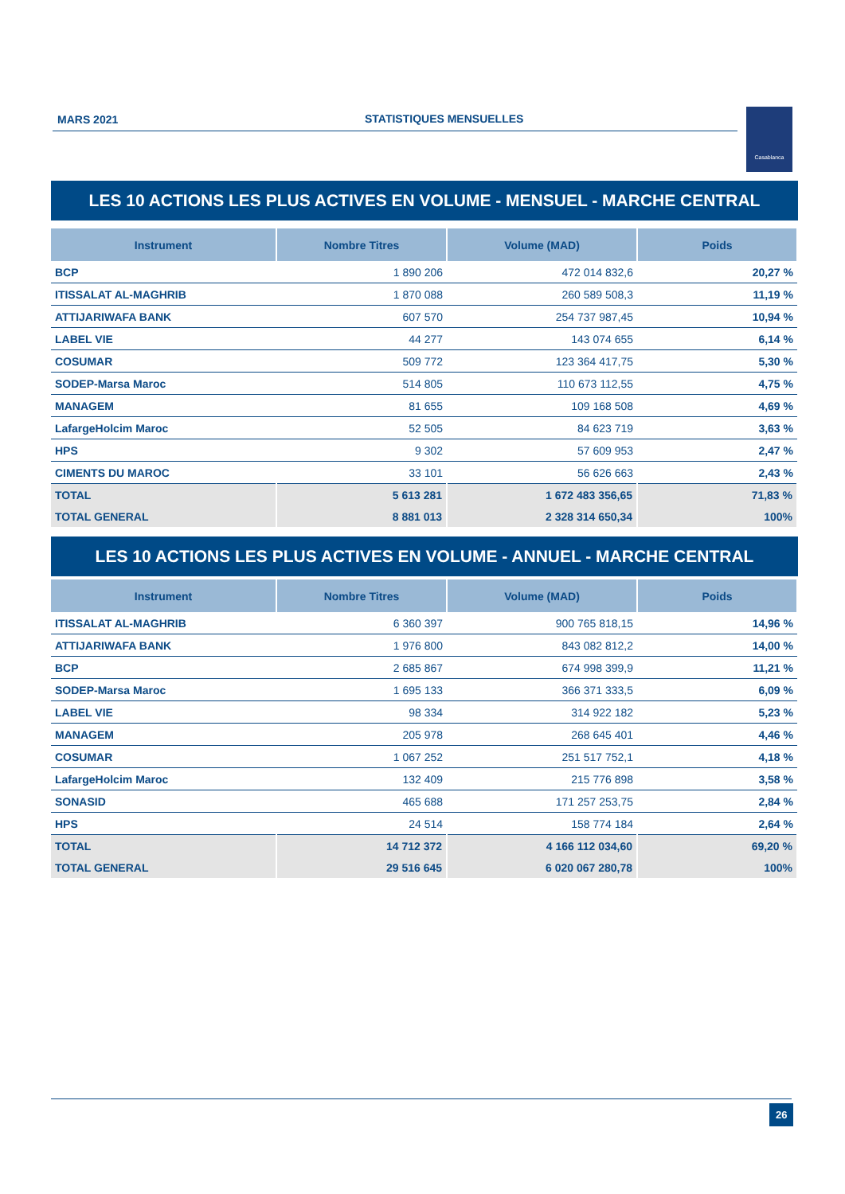MARS 2021 STATISTIQUES MENSUELLES Casablanca
LES 10 ACTIONS LES PLUS ACTIVES EN VOLUME - MENSUEL - MARCHE CENTRAL
| Instrument | Nombre Titres | Volume (MAD) | Poids |
| --- | --- | --- | --- |
| BCP | 1 890 206 | 472 014 832,6 | 20,27 % |
| ITISSALAT AL-MAGHRIB | 1 870 088 | 260 589 508,3 | 11,19 % |
| ATTIJARIWAFA BANK | 607 570 | 254 737 987,45 | 10,94 % |
| LABEL VIE | 44 277 | 143 074 655 | 6,14 % |
| COSUMAR | 509 772 | 123 364 417,75 | 5,30 % |
| SODEP-Marsa Maroc | 514 805 | 110 673 112,55 | 4,75 % |
| MANAGEM | 81 655 | 109 168 508 | 4,69 % |
| LafargeHolcim Maroc | 52 505 | 84 623 719 | 3,63 % |
| HPS | 9 302 | 57 609 953 | 2,47 % |
| CIMENTS DU MAROC | 33 101 | 56 626 663 | 2,43 % |
| TOTAL | 5 613 281 | 1 672 483 356,65 | 71,83 % |
| TOTAL GENERAL | 8 881 013 | 2 328 314 650,34 | 100% |
LES 10 ACTIONS LES PLUS ACTIVES EN VOLUME - ANNUEL - MARCHE CENTRAL
| Instrument | Nombre Titres | Volume (MAD) | Poids |
| --- | --- | --- | --- |
| ITISSALAT AL-MAGHRIB | 6 360 397 | 900 765 818,15 | 14,96 % |
| ATTIJARIWAFA BANK | 1 976 800 | 843 082 812,2 | 14,00 % |
| BCP | 2 685 867 | 674 998 399,9 | 11,21 % |
| SODEP-Marsa Maroc | 1 695 133 | 366 371 333,5 | 6,09 % |
| LABEL VIE | 98 334 | 314 922 182 | 5,23 % |
| MANAGEM | 205 978 | 268 645 401 | 4,46 % |
| COSUMAR | 1 067 252 | 251 517 752,1 | 4,18 % |
| LafargeHolcim Maroc | 132 409 | 215 776 898 | 3,58 % |
| SONASID | 465 688 | 171 257 253,75 | 2,84 % |
| HPS | 24 514 | 158 774 184 | 2,64 % |
| TOTAL | 14 712 372 | 4 166 112 034,60 | 69,20 % |
| TOTAL GENERAL | 29 516 645 | 6 020 067 280,78 | 100% |
26